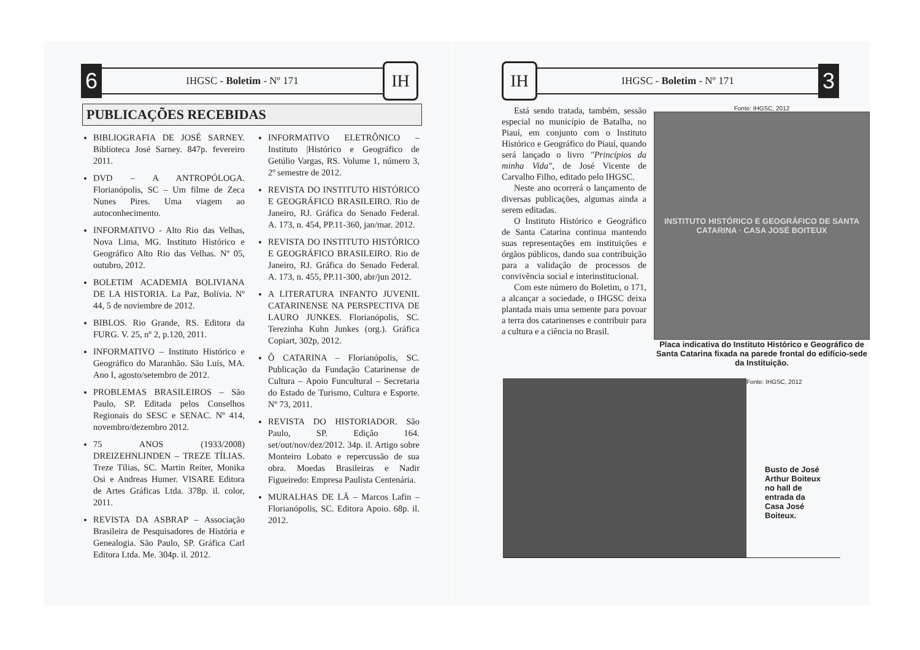6
IHGSC - Boletim - Nº 171
IH
PUBLICAÇÕES RECEBIDAS
BIBLIOGRAFIA DE JOSÉ SARNEY. Biblioteca José Sarney. 847p. fevereiro 2011.
DVD – A ANTROPÓLOGA. Florianópolis, SC – Um filme de Zeca Nunes Pires. Uma viagem ao autoconhecimento.
INFORMATIVO - Alto Rio das Velhas, Nova Lima, MG. Instituto Histórico e Geográfico Alto Rio das Velhas. Nº 05, outubro, 2012.
BOLETIM ACADEMIA BOLIVIANA DE LA HISTORIA. La Paz, Bolívia. Nº 44, 5 de noviembre de 2012.
BIBLOS. Rio Grande, RS. Editora da FURG. V. 25, nº 2, p.120, 2011.
INFORMATIVO – Instituto Histórico e Geográfico do Maranhão. São Luís, MA. Ano I, agosto/setembro de 2012.
PROBLEMAS BRASILEIROS – São Paulo, SP. Editada pelos Conselhos Regionais do SESC e SENAC. Nº 414, novembro/dezembro 2012.
75 ANOS (1933/2008) DREIZEHNLINDEN – TREZE TÍLIAS. Treze Tílias, SC. Martin Reiter, Monika Osi e Andreas Humer. VISARE Editora de Artes Gráficas Ltda. 378p. il. color, 2011.
REVISTA DA ASBRAP – Associação Brasileira de Pesquisadores de História e Genealogia. São Paulo, SP. Gráfica Carl Editora Ltda. Me. 304p. il. 2012.
INFORMATIVO ELETRÔNICO – Instituto |Histórico e Geográfico de Getúlio Vargas, RS. Volume 1, número 3, 2º semestre de 2012.
REVISTA DO INSTITUTO HISTÓRICO E GEOGRÁFICO BRASILEIRO. Rio de Janeiro, RJ. Gráfica do Senado Federal. A. 173, n. 454, PP.11-360, jan/mar. 2012.
REVISTA DO INSTITUTO HISTÓRICO E GEOGRÁFICO BRASILEIRO. Rio de Janeiro, RJ. Gráfica do Senado Federal. A. 173, n. 455, PP.11-300, abr/jun 2012.
A LITERATURA INFANTO JUVENIL CATARINENSE NA PERSPECTIVA DE LAURO JUNKES. Florianópolis, SC. Terezinha Kuhn Junkes (org.). Gráfica Copiart, 302p, 2012.
Ô CATARINA – Florianópolis, SC. Publicação da Fundação Catarinense de Cultura – Apoio Funcultural – Secretaria do Estado de Turismo, Cultura e Esporte. Nº 73, 2011.
REVISTA DO HISTORIADOR. São Paulo, SP. Edição 164. set/out/nov/dez/2012. 34p. il. Artigo sobre Monteiro Lobato e repercussão de sua obra. Moedas Brasileiras e Nadir Figueiredo: Empresa Paulista Centenária.
MURALHAS DE LÃ – Marcos Lafin – Florianópolis, SC. Editora Apoio. 68p. il. 2012.
IH
IHGSC - Boletim - Nº 171
3
Está sendo tratada, também, sessão especial no município de Batalha, no Piauí, em conjunto com o Instituto Histórico e Geográfico do Piauí, quando será lançado o livro "Princípios da minha Vida", de José Vicente de Carvalho Filho, editado pelo IHGSC.
Neste ano ocorrerá o lançamento de diversas publicações, algumas ainda a serem editadas.
O Instituto Histórico e Geográfico de Santa Catarina continua mantendo suas representações em instituições e órgãos públicos, dando sua contribuição para a validação de processos de convivência social e interinstitucional.
Com este número do Boletim, o 171, a alcançar a sociedade, o IHGSC deixa plantada mais uma semente para povoar a terra dos catarinenses e contribuir para a cultura e a ciência no Brasil.
Fonte: IHGSC, 2012
INSTITUTO HISTÓRICO E GEOGRÁFICO DE SANTA CATARINA · CASA JOSÉ BOITEUX
Placa indicativa do Instituto Histórico e Geográfico de Santa Catarina fixada na parede frontal do edifício-sede da Instituição.
Fonte: IHGSC, 2012
Busto de José Arthur Boiteux no hall de entrada da Casa José Boiteux.